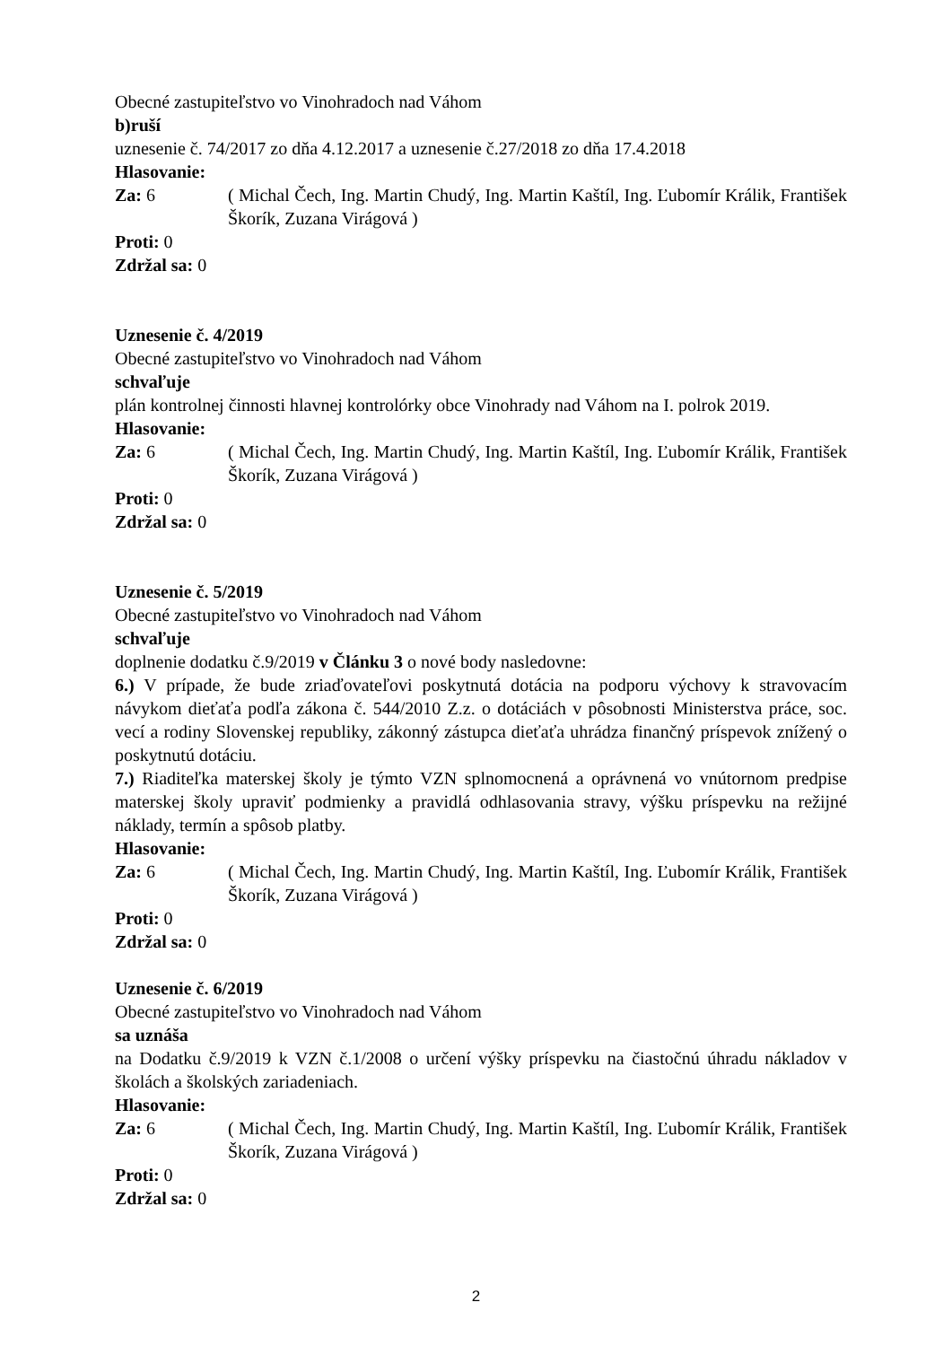Obecné zastupiteľstvo vo Vinohradoch nad Váhom
b)ruší
uznesenie č. 74/2017 zo dňa 4.12.2017 a uznesenie č.27/2018 zo dňa 17.4.2018
Hlasovanie:
Za: 6 ( Michal Čech, Ing. Martin Chudý, Ing. Martin Kaštíl, Ing. Ľubomír Králik, František Škorík, Zuzana Virágová )
Proti: 0
Zdržal sa: 0
Uznesenie č. 4/2019
Obecné zastupiteľstvo vo Vinohradoch nad Váhom
schvaľuje
plán kontrolnej činnosti hlavnej kontrolórky obce Vinohrady nad Váhom na I. polrok 2019.
Hlasovanie:
Za: 6 ( Michal Čech, Ing. Martin Chudý, Ing. Martin Kaštíl, Ing. Ľubomír Králik, František Škorík, Zuzana Virágová )
Proti: 0
Zdržal sa: 0
Uznesenie č. 5/2019
Obecné zastupiteľstvo vo Vinohradoch nad Váhom
schvaľuje
doplnenie dodatku č.9/2019 v Článku 3 o nové body nasledovne:
6.) V prípade, že bude zriaďovateľovi poskytnutá dotácia na podporu výchovy k stravovacím návykom dieťaťa podľa zákona č. 544/2010 Z.z. o dotáciách v pôsobnosti Ministerstva práce, soc. vecí a rodiny Slovenskej republiky, zákonný zástupca dieťaťa uhrádza finančný príspevok znížený o poskytnutú dotáciu.
7.) Riaditeľka materskej školy je týmto VZN splnomocnená a oprávnená vo vnútornom predpise materskej školy upraviť podmienky a pravidlá odhlasovania stravy, výšku príspevku na režijné náklady, termín a spôsob platby.
Hlasovanie:
Za: 6 ( Michal Čech, Ing. Martin Chudý, Ing. Martin Kaštíl, Ing. Ľubomír Králik, František Škorík, Zuzana Virágová )
Proti: 0
Zdržal sa: 0
Uznesenie č. 6/2019
Obecné zastupiteľstvo vo Vinohradoch nad Váhom
sa uznáša
na Dodatku č.9/2019 k VZN č.1/2008 o určení výšky príspevku na čiastočnú úhradu nákladov v školách a školských zariadeniach.
Hlasovanie:
Za: 6 ( Michal Čech, Ing. Martin Chudý, Ing. Martin Kaštíl, Ing. Ľubomír Králik, František Škorík, Zuzana Virágová )
Proti: 0
Zdržal sa: 0
2